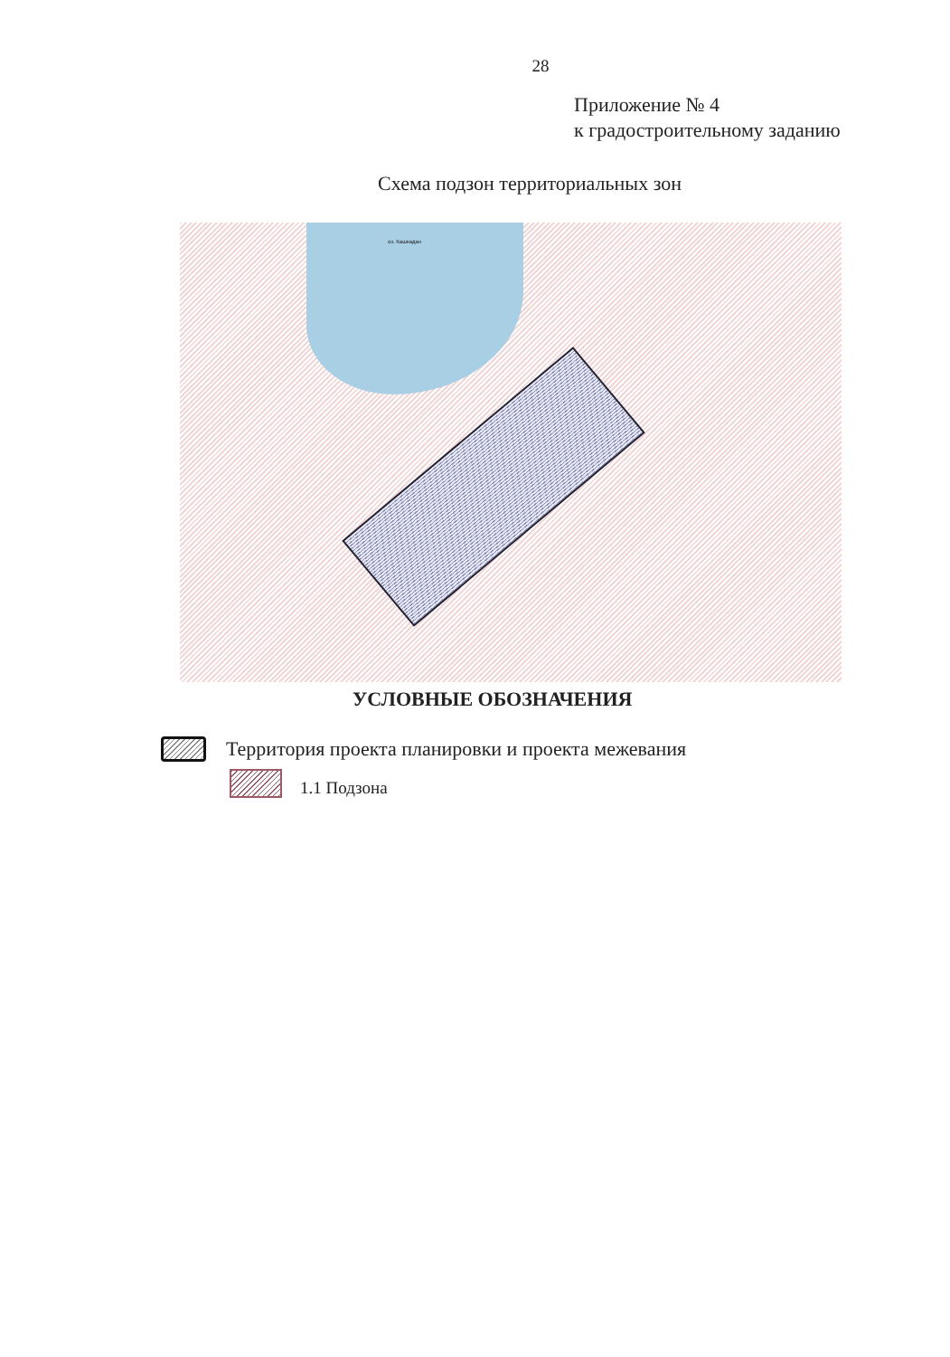28
Приложение № 4
к градостроительному заданию
Схема подзон территориальных зон
оз. Кашкадан
УСЛОВНЫЕ ОБОЗНАЧЕНИЯ
Территория проекта планировки и проекта межевания
1.1 Подзона